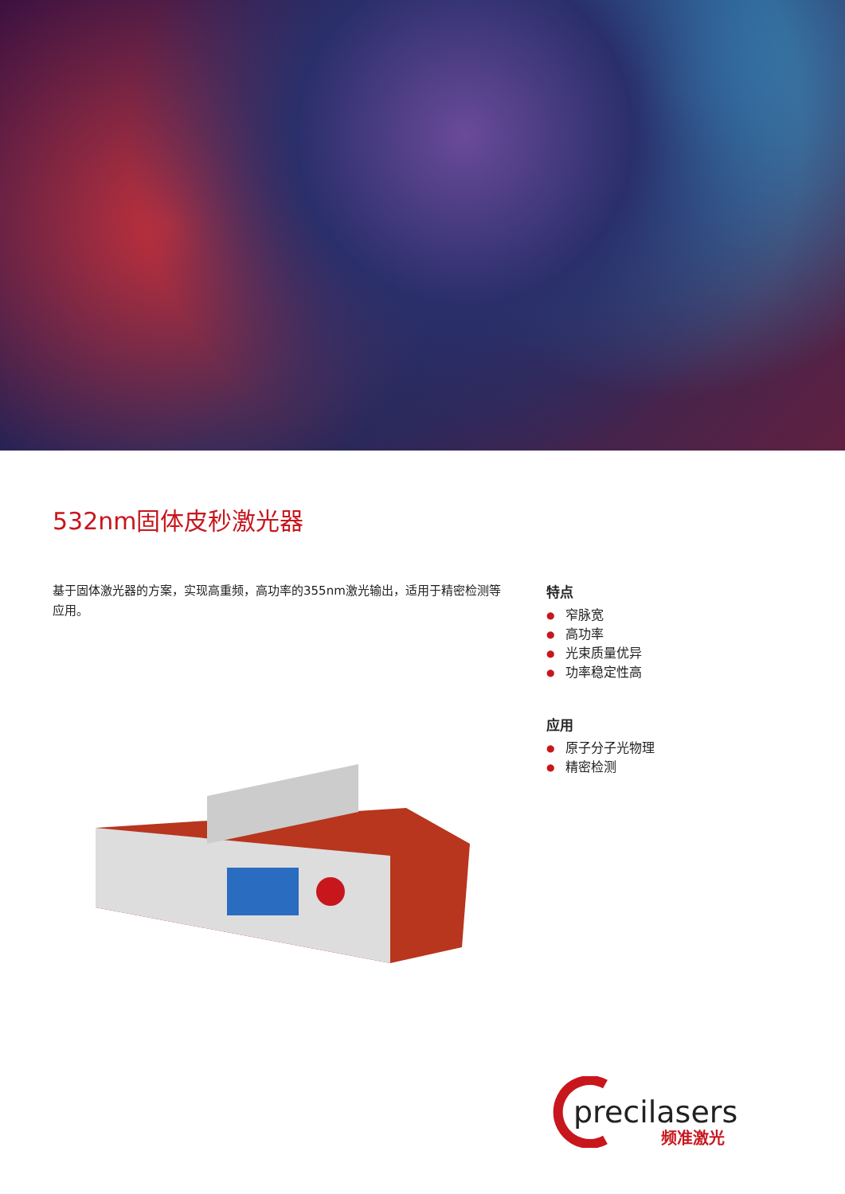532nm固体皮秒激光器
基于固体激光器的方案，实现高重频，高功率的355nm激光输出，适用于精密检测等应用。
特点
● 窄脉宽
● 高功率
● 光束质量优异
● 功率稳定性高
应用
● 原子分子光物理
● 精密检测
precilasers
频准激光